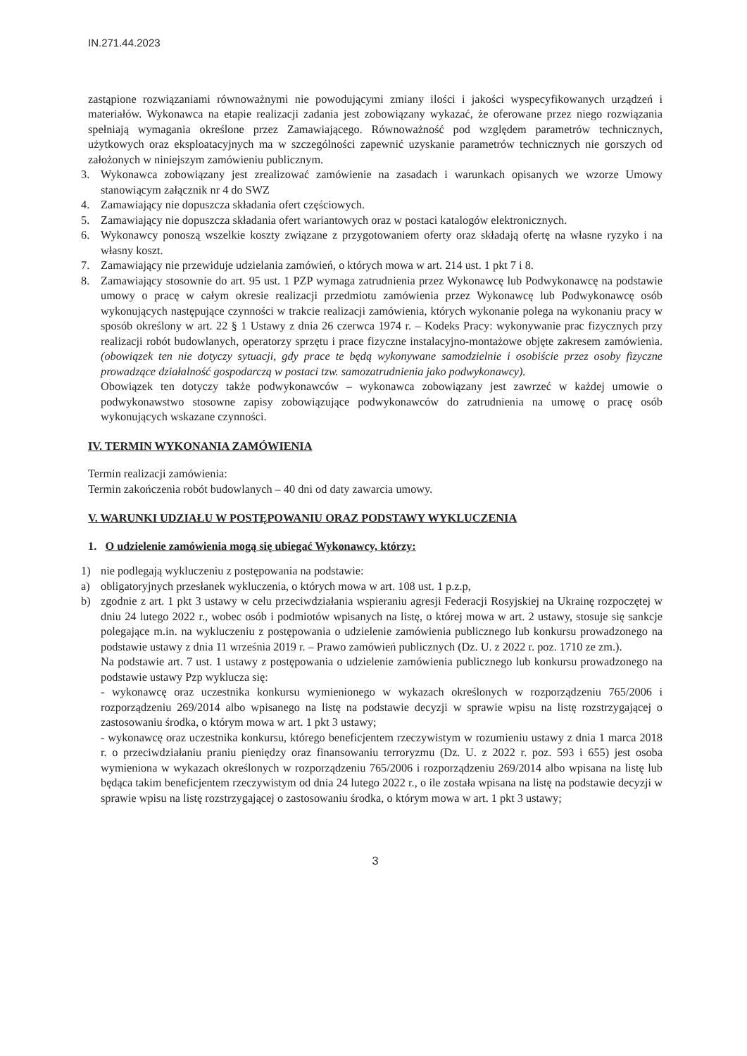IN.271.44.2023
zastąpione rozwiązaniami równoważnymi nie powodującymi zmiany ilości i jakości wyspecyfikowanych urządzeń i materiałów. Wykonawca na etapie realizacji zadania jest zobowiązany wykazać, że oferowane przez niego rozwiązania spełniają wymagania określone przez Zamawiającego. Równoważność pod względem parametrów technicznych, użytkowych oraz eksploatacyjnych ma w szczególności zapewnić uzyskanie parametrów technicznych nie gorszych od założonych w niniejszym zamówieniu publicznym.
3. Wykonawca zobowiązany jest zrealizować zamówienie na zasadach i warunkach opisanych we wzorze Umowy stanowiącym załącznik nr 4 do SWZ
4. Zamawiający nie dopuszcza składania ofert częściowych.
5. Zamawiający nie dopuszcza składania ofert wariantowych oraz w postaci katalogów elektronicznych.
6. Wykonawcy ponoszą wszelkie koszty związane z przygotowaniem oferty oraz składają ofertę na własne ryzyko i na własny koszt.
7. Zamawiający nie przewiduje udzielania zamówień, o których mowa w art. 214 ust. 1 pkt 7 i 8.
8. Zamawiający stosownie do art. 95 ust. 1 PZP wymaga zatrudnienia przez Wykonawcę lub Podwykonawcę na podstawie umowy o pracę w całym okresie realizacji przedmiotu zamówienia przez Wykonawcę lub Podwykonawcę osób wykonujących następujące czynności w trakcie realizacji zamówienia, których wykonanie polega na wykonaniu pracy w sposób określony w art. 22 § 1 Ustawy z dnia 26 czerwca 1974 r. – Kodeks Pracy: wykonywanie prac fizycznych przy realizacji robót budowlanych, operatorzy sprzętu i prace fizyczne instalacyjno-montażowe objęte zakresem zamówienia. (obowiązek ten nie dotyczy sytuacji, gdy prace te będą wykonywane samodzielnie i osobiście przez osoby fizyczne prowadzące działalność gospodarczą w postaci tzw. samozatrudnienia jako podwykonawcy).
Obowiązek ten dotyczy także podwykonawców – wykonawca zobowiązany jest zawrzeć w każdej umowie o podwykonawstwo stosowne zapisy zobowiązujące podwykonawców do zatrudnienia na umowę o pracę osób wykonujących wskazane czynności.
IV. TERMIN WYKONANIA ZAMÓWIENIA
Termin realizacji zamówienia:
Termin zakończenia robót budowlanych – 40 dni od daty zawarcia umowy.
V. WARUNKI UDZIAŁU W POSTĘPOWANIU ORAZ PODSTAWY WYKLUCZENIA
1. O udzielenie zamówienia mogą się ubiegać Wykonawcy, którzy:
1) nie podlegają wykluczeniu z postępowania na podstawie:
a) obligatoryjnych przesłanek wykluczenia, o których mowa w art. 108 ust. 1 p.z.p,
b) zgodnie z art. 1 pkt 3 ustawy w celu przeciwdziałania wspieraniu agresji Federacji Rosyjskiej na Ukrainę rozpoczętej w dniu 24 lutego 2022 r., wobec osób i podmiotów wpisanych na listę, o której mowa w art. 2 ustawy, stosuje się sankcje polegające m.in. na wykluczeniu z postępowania o udzielenie zamówienia publicznego lub konkursu prowadzonego na podstawie ustawy z dnia 11 września 2019 r. – Prawo zamówień publicznych (Dz. U. z 2022 r. poz. 1710 ze zm.).
Na podstawie art. 7 ust. 1 ustawy z postępowania o udzielenie zamówienia publicznego lub konkursu prowadzonego na podstawie ustawy Pzp wyklucza się:
- wykonawcę oraz uczestnika konkursu wymienionego w wykazach określonych w rozporządzeniu 765/2006 i rozporządzeniu 269/2014 albo wpisanego na listę na podstawie decyzji w sprawie wpisu na listę rozstrzygającej o zastosowaniu środka, o którym mowa w art. 1 pkt 3 ustawy;
- wykonawcę oraz uczestnika konkursu, którego beneficjentem rzeczywistym w rozumieniu ustawy z dnia 1 marca 2018 r. o przeciwdziałaniu praniu pieniędzy oraz finansowaniu terroryzmu (Dz. U. z 2022 r. poz. 593 i 655) jest osoba wymieniona w wykazach określonych w rozporządzeniu 765/2006 i rozporządzeniu 269/2014 albo wpisana na listę lub będąca takim beneficjentem rzeczywistym od dnia 24 lutego 2022 r., o ile została wpisana na listę na podstawie decyzji w sprawie wpisu na listę rozstrzygającej o zastosowaniu środka, o którym mowa w art. 1 pkt 3 ustawy;
3